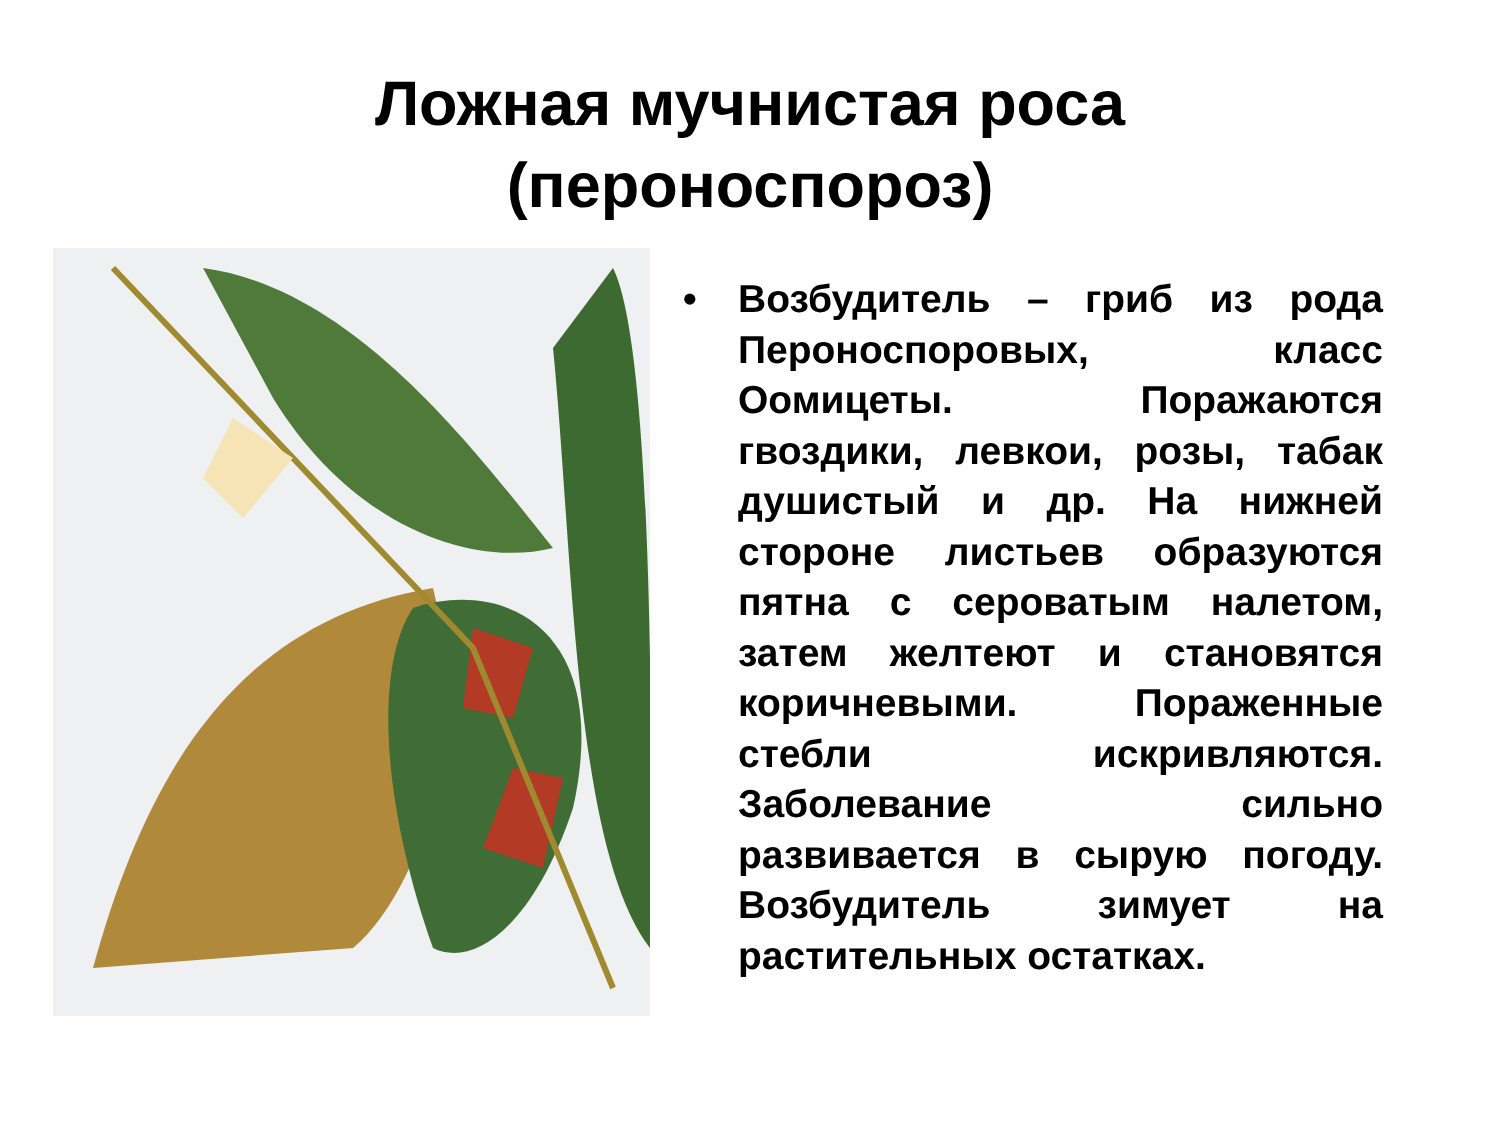Ложная мучнистая роса
(пероноспороз)
• Возбудитель – гриб из рода Пероноспоровых, класс Оомицеты. Поражаются гвоздики, левкои, розы, табак душистый и др. На нижней стороне листьев образуются пятна с сероватым налетом, затем желтеют и становятся коричневыми. Пораженные стебли искривляются. Заболевание сильно развивается в сырую погоду. Возбудитель зимует на растительных остатках.